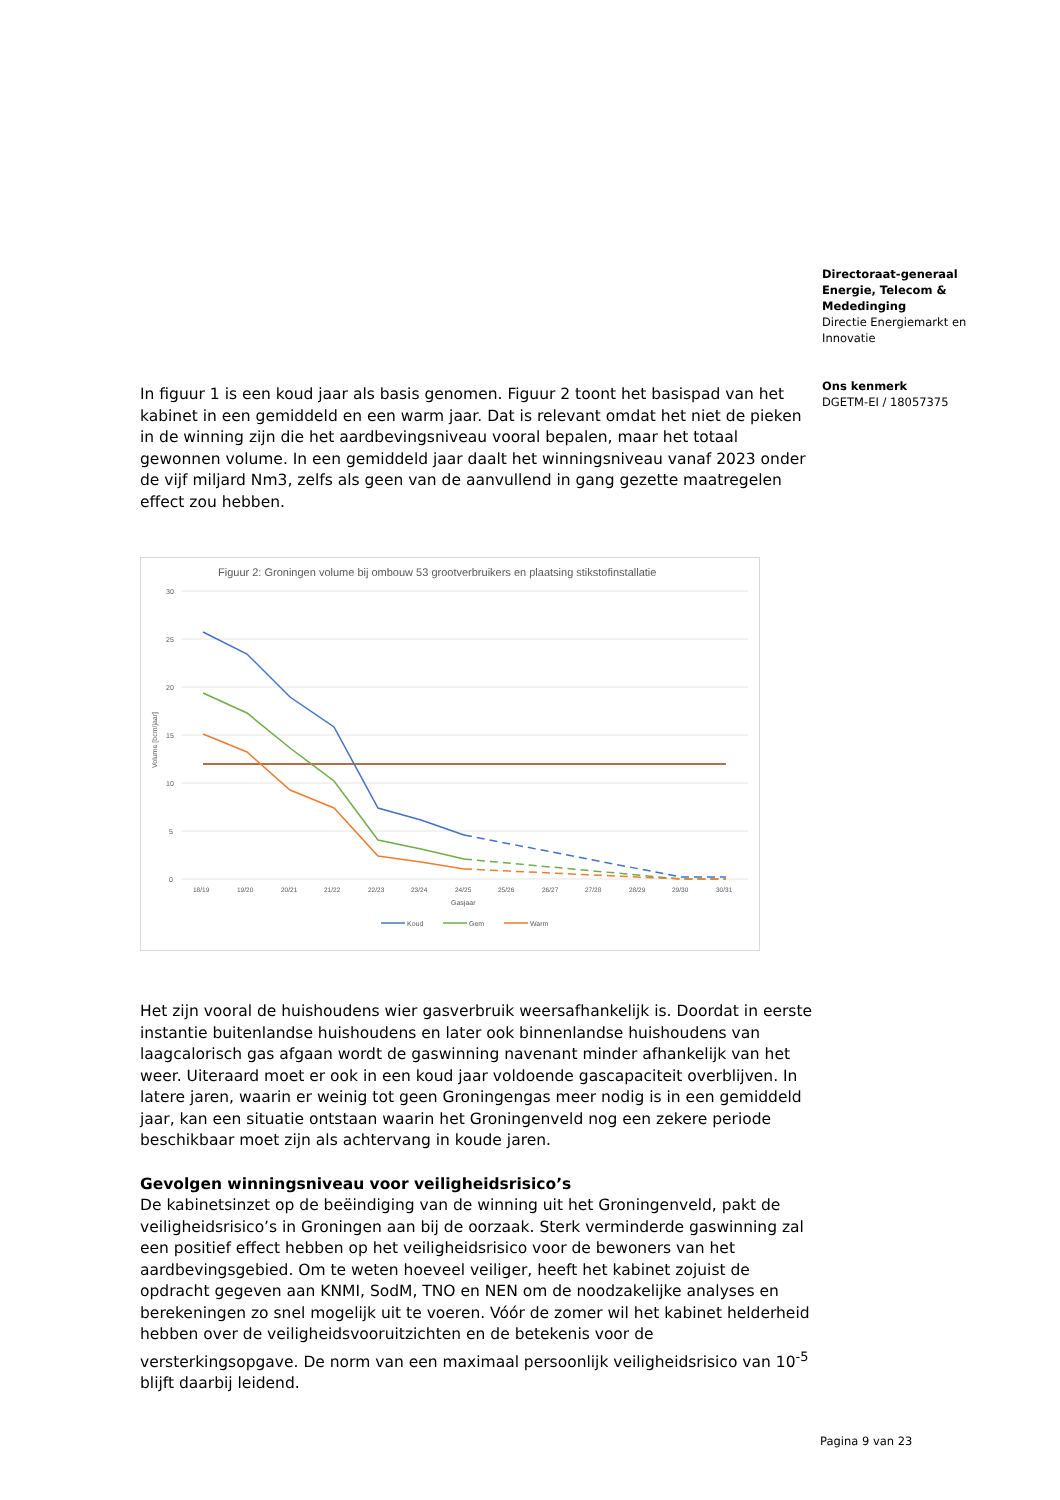Directoraat-generaal
Energie, Telecom &
Mededinging
Directie Energiemarkt en
Innovatie
Ons kenmerk
DGETM-EI / 18057375
In figuur 1 is een koud jaar als basis genomen. Figuur 2 toont het basispad van het kabinet in een gemiddeld en een warm jaar. Dat is relevant omdat het niet de pieken in de winning zijn die het aardbevingsniveau vooral bepalen, maar het totaal gewonnen volume. In een gemiddeld jaar daalt het winningsniveau vanaf 2023 onder de vijf miljard Nm3, zelfs als geen van de aanvullend in gang gezette maatregelen effect zou hebben.
Figuur 2: Groningen volume bij ombouw 53 grootverbruikers en plaatsing stikstofinstallatie
30
25
20
15
10
5
0
Volume [bcm/jaar]
18/19
19/20
20/21
21/22
22/23
23/24
24/25
25/26
26/27
27/28
28/29
29/30
30/31
Gasjaar
Koud
Gem
Warm
Het zijn vooral de huishoudens wier gasverbruik weersafhankelijk is. Doordat in eerste instantie buitenlandse huishoudens en later ook binnenlandse huishoudens van laagcalorisch gas afgaan wordt de gaswinning navenant minder afhankelijk van het weer. Uiteraard moet er ook in een koud jaar voldoende gascapaciteit overblijven. In latere jaren, waarin er weinig tot geen Groningengas meer nodig is in een gemiddeld jaar, kan een situatie ontstaan waarin het Groningenveld nog een zekere periode beschikbaar moet zijn als achtervang in koude jaren.
Gevolgen winningsniveau voor veiligheidsrisico’s
De kabinetsinzet op de beëindiging van de winning uit het Groningenveld, pakt de veiligheidsrisico’s in Groningen aan bij de oorzaak. Sterk verminderde gaswinning zal een positief effect hebben op het veiligheidsrisico voor de bewoners van het aardbevingsgebied. Om te weten hoeveel veiliger, heeft het kabinet zojuist de opdracht gegeven aan KNMI, SodM, TNO en NEN om de noodzakelijke analyses en berekeningen zo snel mogelijk uit te voeren. Vóór de zomer wil het kabinet helderheid hebben over de veiligheidsvooruitzichten en de betekenis voor de versterkingsopgave. De norm van een maximaal persoonlijk veiligheidsrisico van 10<sup>-5</sup> blijft daarbij leidend.
Pagina 9 van 23